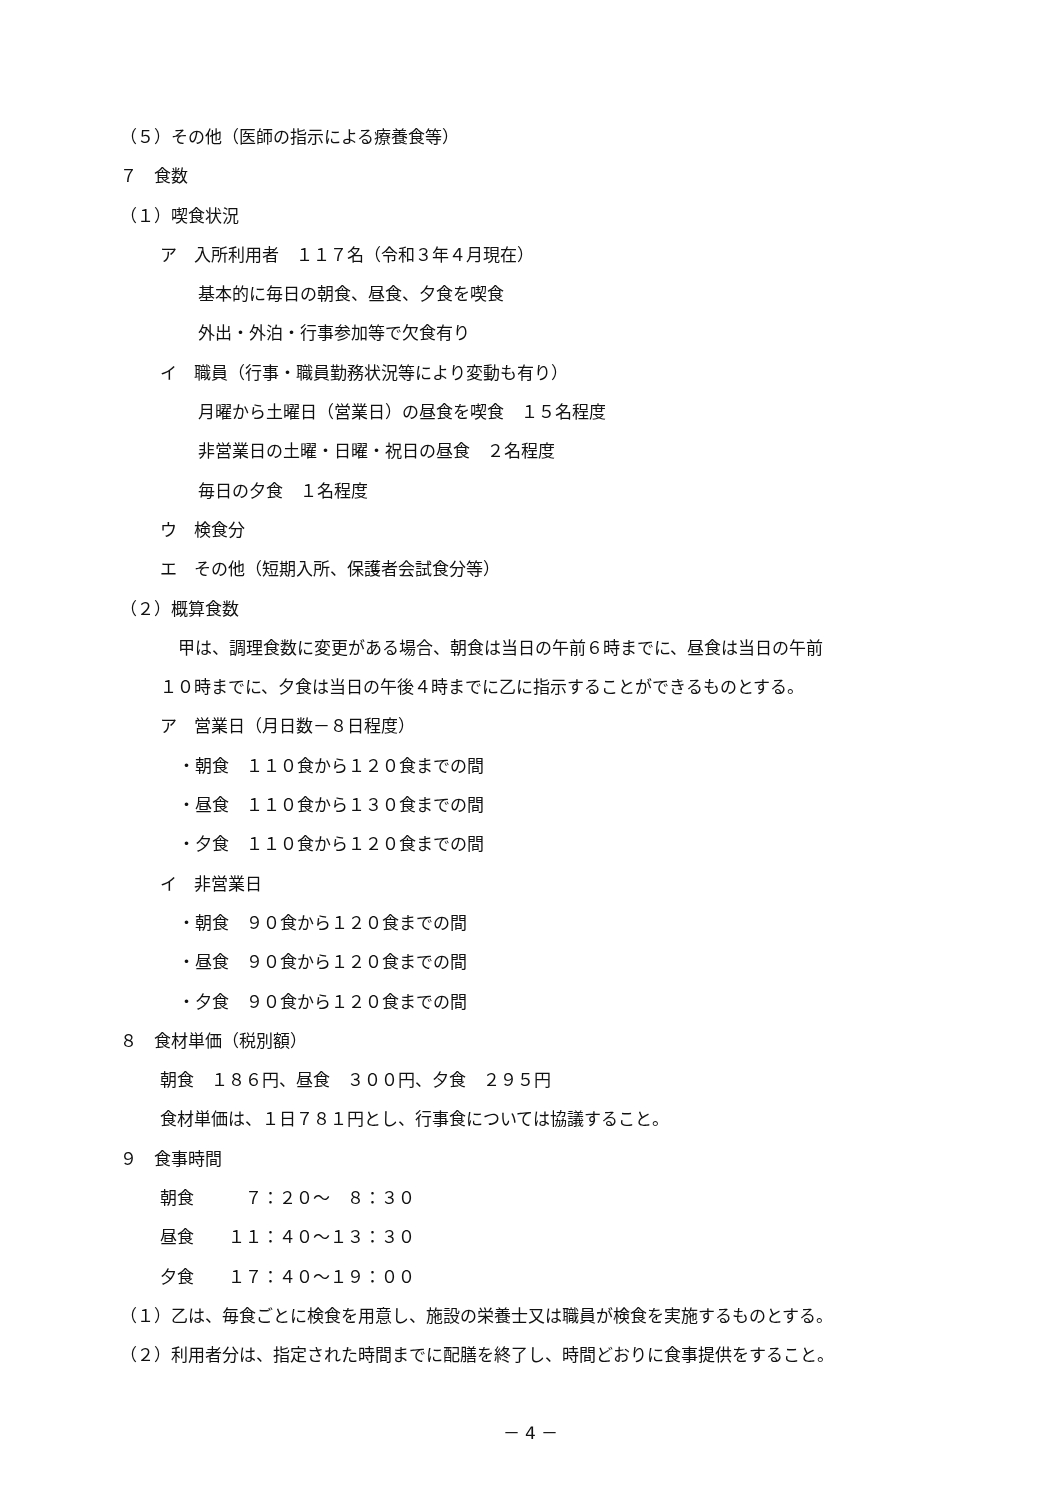（５）その他（医師の指示による療養食等）
７　食数
（１）喫食状況
ア　入所利用者　１１７名（令和３年４月現在）
基本的に毎日の朝食、昼食、夕食を喫食
外出・外泊・行事参加等で欠食有り
イ　職員（行事・職員勤務状況等により変動も有り）
月曜から土曜日（営業日）の昼食を喫食　１５名程度
非営業日の土曜・日曜・祝日の昼食　２名程度
毎日の夕食　１名程度
ウ　検食分
エ　その他（短期入所、保護者会試食分等）
（２）概算食数
甲は、調理食数に変更がある場合、朝食は当日の午前６時までに、昼食は当日の午前
１０時までに、夕食は当日の午後４時までに乙に指示することができるものとする。
ア　営業日（月日数－８日程度）
・朝食　１１０食から１２０食までの間
・昼食　１１０食から１３０食までの間
・夕食　１１０食から１２０食までの間
イ　非営業日
・朝食　９０食から１２０食までの間
・昼食　９０食から１２０食までの間
・夕食　９０食から１２０食までの間
８　食材単価（税別額）
朝食　１８６円、昼食　３００円、夕食　２９５円
食材単価は、１日７８１円とし、行事食については協議すること。
９　食事時間
朝食　　　７：２０～　８：３０
昼食　　１１：４０～１３：３０
夕食　　１７：４０～１９：００
（１）乙は、毎食ごとに検食を用意し、施設の栄養士又は職員が検食を実施するものとする。
（２）利用者分は、指定された時間までに配膳を終了し、時間どおりに食事提供をすること。
－ 4 －